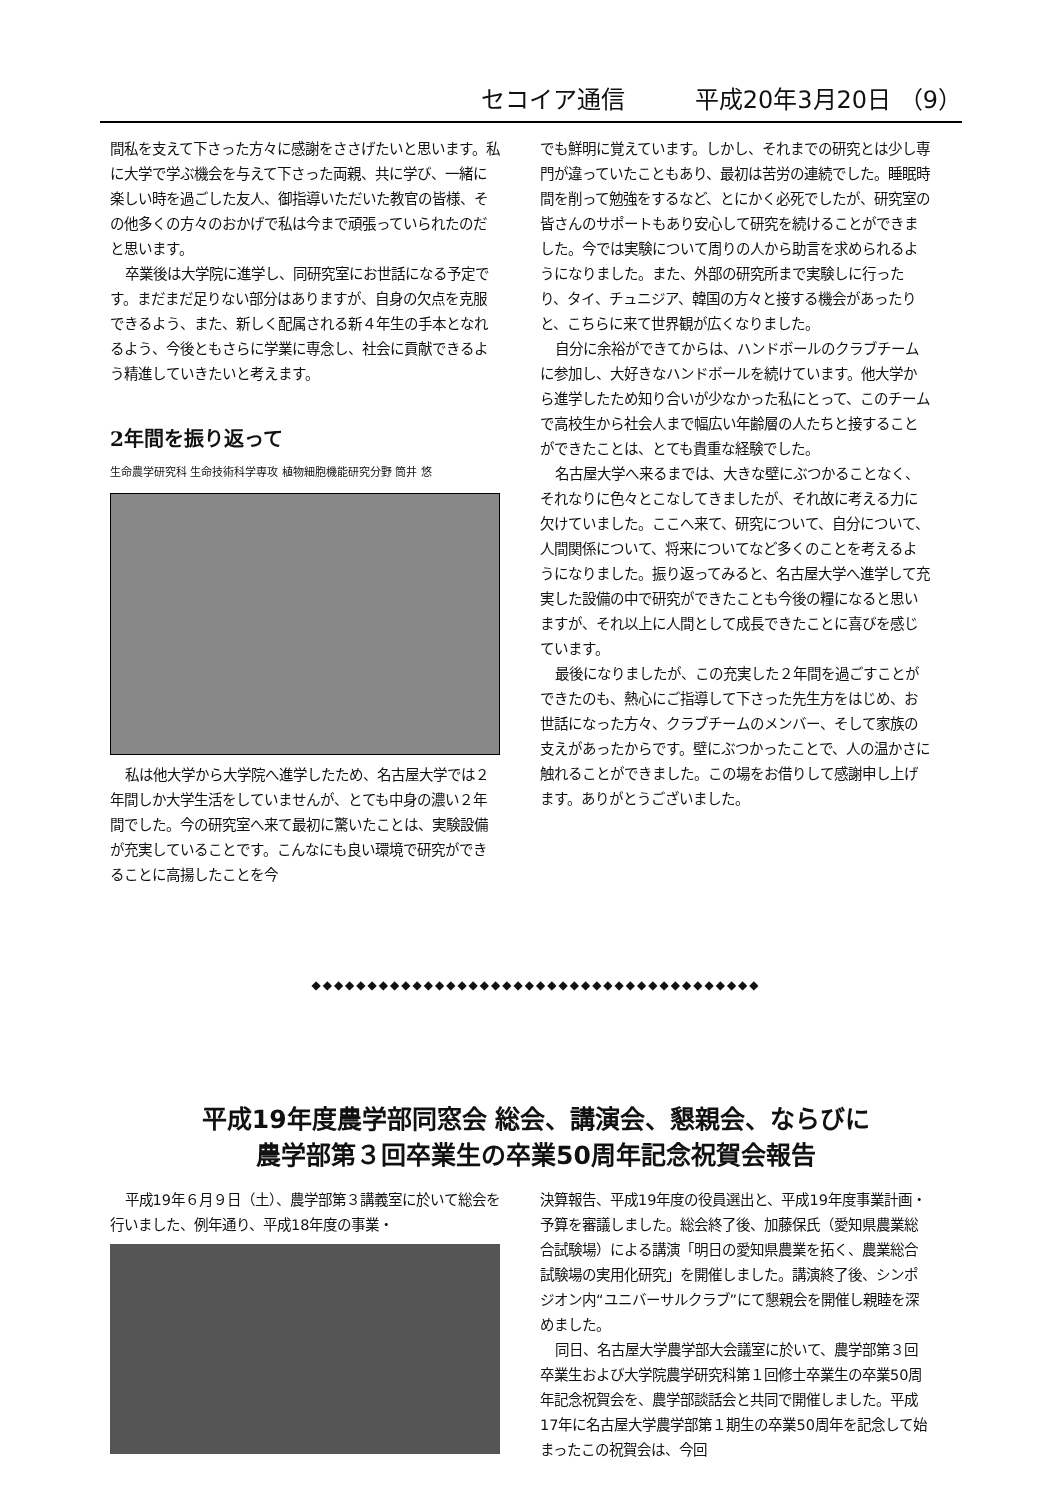セコイア通信 平成20年3月20日 （9）
間私を支えて下さった方々に感謝をささげたいと思います。私に大学で学ぶ機会を与えて下さった両親、共に学び、一緒に楽しい時を過ごした友人、御指導いただいた教官の皆様、その他多くの方々のおかげで私は今まで頑張っていられたのだと思います。
卒業後は大学院に進学し、同研究室にお世話になる予定です。まだまだ足りない部分はありますが、自身の欠点を克服できるよう、また、新しく配属される新４年生の手本となれるよう、今後ともさらに学業に専念し、社会に貢献できるよう精進していきたいと考えます。
2年間を振り返って
生命農学研究科 生命技術科学専攻 植物細胞機能研究分野 筒井 悠
私は他大学から大学院へ進学したため、名古屋大学では２年間しか大学生活をしていませんが、とても中身の濃い２年間でした。今の研究室へ来て最初に驚いたことは、実験設備が充実していることです。こんなにも良い環境で研究ができることに高揚したことを今
でも鮮明に覚えています。しかし、それまでの研究とは少し専門が違っていたこともあり、最初は苦労の連続でした。睡眠時間を削って勉強をするなど、とにかく必死でしたが、研究室の皆さんのサポートもあり安心して研究を続けることができました。今では実験について周りの人から助言を求められるようになりました。また、外部の研究所まで実験しに行ったり、タイ、チュニジア、韓国の方々と接する機会があったりと、こちらに来て世界観が広くなりました。
自分に余裕ができてからは、ハンドボールのクラブチームに参加し、大好きなハンドボールを続けています。他大学から進学したため知り合いが少なかった私にとって、このチームで高校生から社会人まで幅広い年齢層の人たちと接することができたことは、とても貴重な経験でした。
名古屋大学へ来るまでは、大きな壁にぶつかることなく、それなりに色々とこなしてきましたが、それ故に考える力に欠けていました。ここへ来て、研究について、自分について、人間関係について、将来についてなど多くのことを考えるようになりました。振り返ってみると、名古屋大学へ進学して充実した設備の中で研究ができたことも今後の糧になると思いますが、それ以上に人間として成長できたことに喜びを感じています。
最後になりましたが、この充実した２年間を過ごすことができたのも、熱心にご指導して下さった先生方をはじめ、お世話になった方々、クラブチームのメンバー、そして家族の支えがあったからです。壁にぶつかったことで、人の温かさに触れることができました。この場をお借りして感謝申し上げます。ありがとうございました。
◆◆◆◆◆◆◆◆◆◆◆◆◆◆◆◆◆◆◆◆◆◆◆◆◆◆◆◆◆◆◆◆◆◆◆◆◆◆◆◆
平成19年度農学部同窓会 総会、講演会、懇親会、ならびに
農学部第３回卒業生の卒業50周年記念祝賀会報告
平成19年６月９日（土）、農学部第３講義室に於いて総会を行いました、例年通り、平成18年度の事業・
決算報告、平成19年度の役員選出と、平成19年度事業計画・予算を審議しました。総会終了後、加藤保氏（愛知県農業総合試験場）による講演「明日の愛知県農業を拓く、農業総合試験場の実用化研究」を開催しました。講演終了後、シンポジオン内“ユニバーサルクラブ”にて懇親会を開催し親睦を深めました。
同日、名古屋大学農学部大会議室に於いて、農学部第３回卒業生および大学院農学研究科第１回修士卒業生の卒業50周年記念祝賀会を、農学部談話会と共同で開催しました。平成17年に名古屋大学農学部第１期生の卒業50周年を記念して始まったこの祝賀会は、今回